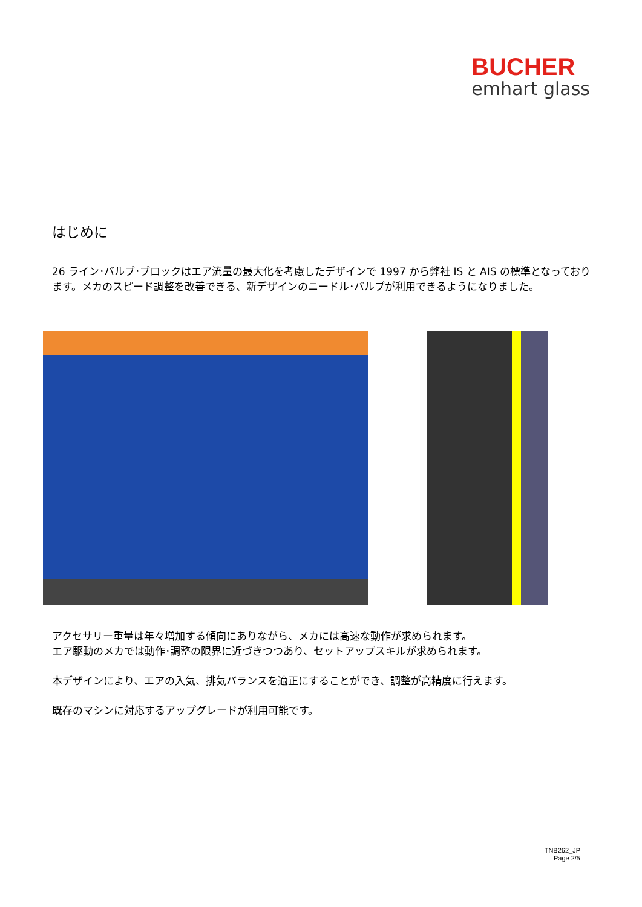BUCHER
emhart glass
はじめに
26 ライン･バルブ･ブロックはエア流量の最大化を考慮したデザインで 1997 から弊社 IS と AIS の標準となっております。メカのスピード調整を改善できる、新デザインのニードル･バルブが利用できるようになりました。
アクセサリー重量は年々増加する傾向にありながら、メカには高速な動作が求められます。
エア駆動のメカでは動作･調整の限界に近づきつつあり、セットアップスキルが求められます。
本デザインにより、エアの入気、排気バランスを適正にすることができ、調整が高精度に行えます。
既存のマシンに対応するアップグレードが利用可能です。
TNB262_JP
Page 2/5